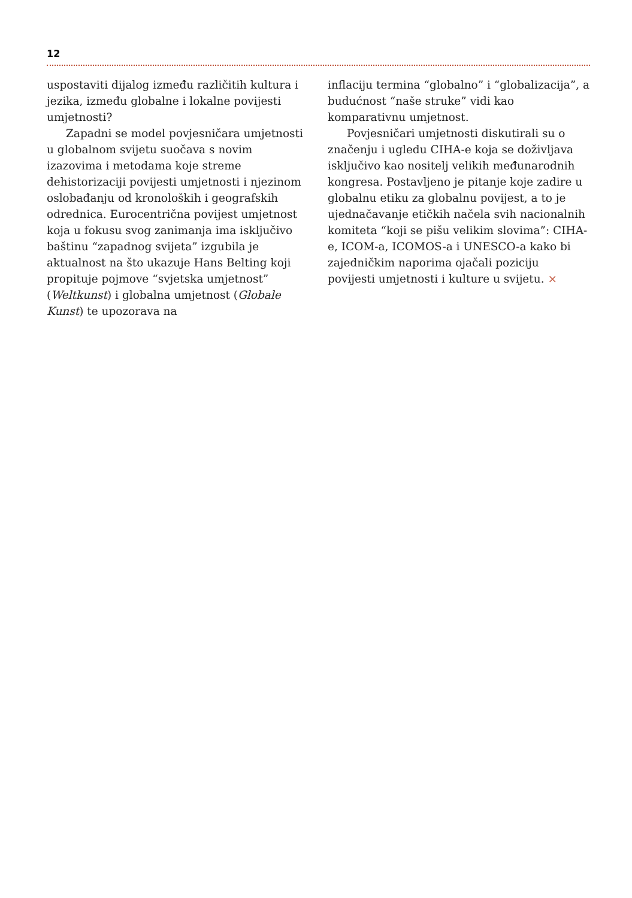12
uspostaviti dijalog između različitih kultura i jezika, između globalne i lokalne povijesti umjetnosti?
Zapadni se model povjesničara umjetnosti u globalnom svijetu suočava s novim izazovima i metodama koje streme dehistorizaciji povijesti umjetnosti i njezinom oslobađanju od kronoloških i geografskih odrednica. Eurocentrična povijest umjetnost koja u fokusu svog zanimanja ima isključivo baštinu “zapadnog svijeta” izgubila je aktualnost na što ukazuje Hans Belting koji propituje pojmove “svjetska umjetnost” (Weltkunst) i globalna umjetnost (Globale Kunst) te upozorava na
inflaciju termina “globalno” i “globalizacija”, a budućnost “naše struke” vidi kao komparativnu umjetnost.
Povjesničari umjetnosti diskutirali su o značenju i ugledu CIHA-e koja se doživljava isključivo kao nositelj velikih međunarodnih kongresa. Postavljeno je pitanje koje zadire u globalnu etiku za globalnu povijest, a to je ujednačavanje etičkih načela svih nacionalnih komiteta “koji se pišu velikim slovima”: CIHA-e, ICOM-a, ICOMOS-a i UNESCO-a kako bi zajedničkim naporima ojačali poziciju povijesti umjetnosti i kulture u svijetu. ×